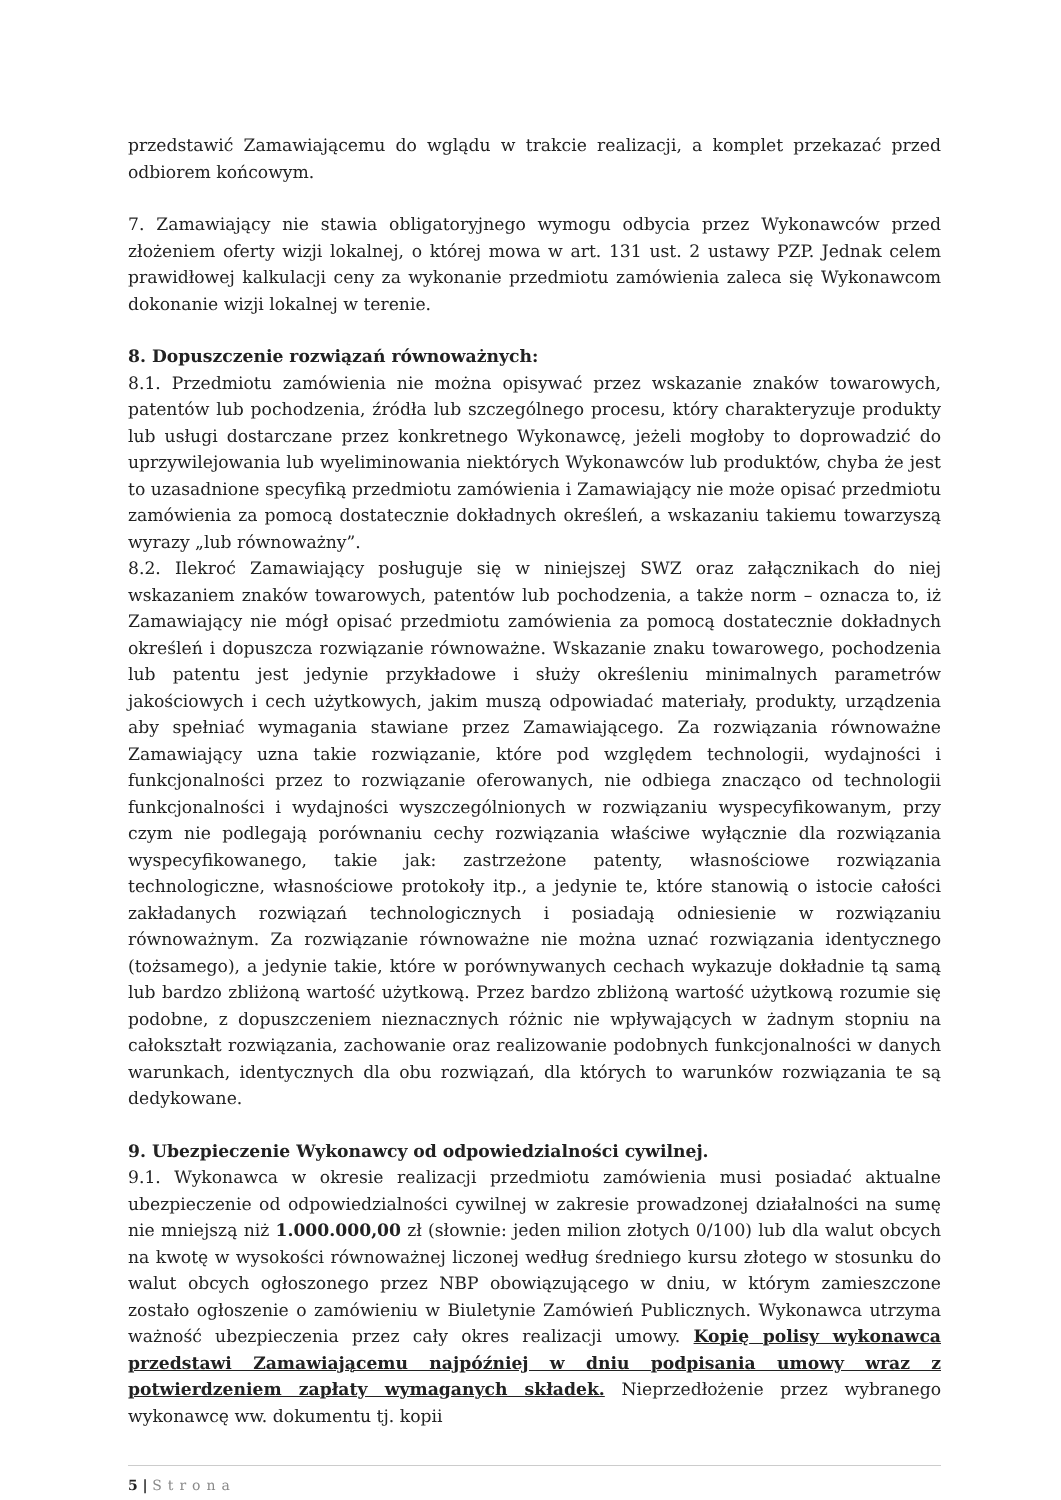przedstawić Zamawiającemu do wglądu w trakcie realizacji, a komplet przekazać przed odbiorem końcowym.
7. Zamawiający nie stawia obligatoryjnego wymogu odbycia przez Wykonawców przed złożeniem oferty wizji lokalnej, o której mowa w art. 131 ust. 2 ustawy PZP. Jednak celem prawidłowej kalkulacji ceny za wykonanie przedmiotu zamówienia zaleca się Wykonawcom dokonanie wizji lokalnej w terenie.
8. Dopuszczenie rozwiązań równoważnych:
8.1. Przedmiotu zamówienia nie można opisywać przez wskazanie znaków towarowych, patentów lub pochodzenia, źródła lub szczególnego procesu, który charakteryzuje produkty lub usługi dostarczane przez konkretnego Wykonawcę, jeżeli mogłoby to doprowadzić do uprzywilejowania lub wyeliminowania niektórych Wykonawców lub produktów, chyba że jest to uzasadnione specyfiką przedmiotu zamówienia i Zamawiający nie może opisać przedmiotu zamówienia za pomocą dostatecznie dokładnych określeń, a wskazaniu takiemu towarzyszą wyrazy „lub równoważny”.
8.2. Ilekroć Zamawiający posługuje się w niniejszej SWZ oraz załącznikach do niej wskazaniem znaków towarowych, patentów lub pochodzenia, a także norm – oznacza to, iż Zamawiający nie mógł opisać przedmiotu zamówienia za pomocą dostatecznie dokładnych określeń i dopuszcza rozwiązanie równoważne. Wskazanie znaku towarowego, pochodzenia lub patentu jest jedynie przykładowe i służy określeniu minimalnych parametrów jakościowych i cech użytkowych, jakim muszą odpowiadać materiały, produkty, urządzenia aby spełniać wymagania stawiane przez Zamawiającego. Za rozwiązania równoważne Zamawiający uzna takie rozwiązanie, które pod względem technologii, wydajności i funkcjonalności przez to rozwiązanie oferowanych, nie odbiega znacząco od technologii funkcjonalności i wydajności wyszczególnionych w rozwiązaniu wyspecyfikowanym, przy czym nie podlegają porównaniu cechy rozwiązania właściwe wyłącznie dla rozwiązania wyspecyfikowanego, takie jak: zastrzeżone patenty, własnościowe rozwiązania technologiczne, własnościowe protokoły itp., a jedynie te, które stanowią o istocie całości zakładanych rozwiązań technologicznych i posiadają odniesienie w rozwiązaniu równoważnym. Za rozwiązanie równoważne nie można uznać rozwiązania identycznego (tożsamego), a jedynie takie, które w porównywanych cechach wykazuje dokładnie tą samą lub bardzo zbliżoną wartość użytkową. Przez bardzo zbliżoną wartość użytkową rozumie się podobne, z dopuszczeniem nieznacznych różnic nie wpływających w żadnym stopniu na całokształt rozwiązania, zachowanie oraz realizowanie podobnych funkcjonalności w danych warunkach, identycznych dla obu rozwiązań, dla których to warunków rozwiązania te są dedykowane.
9. Ubezpieczenie Wykonawcy od odpowiedzialności cywilnej.
9.1. Wykonawca w okresie realizacji przedmiotu zamówienia musi posiadać aktualne ubezpieczenie od odpowiedzialności cywilnej w zakresie prowadzonej działalności na sumę nie mniejszą niż 1.000.000,00 zł (słownie: jeden milion złotych 0/100) lub dla walut obcych na kwotę w wysokości równoważnej liczonej według średniego kursu złotego w stosunku do walut obcych ogłoszonego przez NBP obowiązującego w dniu, w którym zamieszczone zostało ogłoszenie o zamówieniu w Biuletynie Zamówień Publicznych. Wykonawca utrzyma ważność ubezpieczenia przez cały okres realizacji umowy. Kopię polisy wykonawca przedstawi Zamawiającemu najpóźniej w dniu podpisania umowy wraz z potwierdzeniem zapłaty wymaganych składek. Nieprzedłożenie przez wybranego wykonawcę ww. dokumentu tj. kopii
5 | Strona